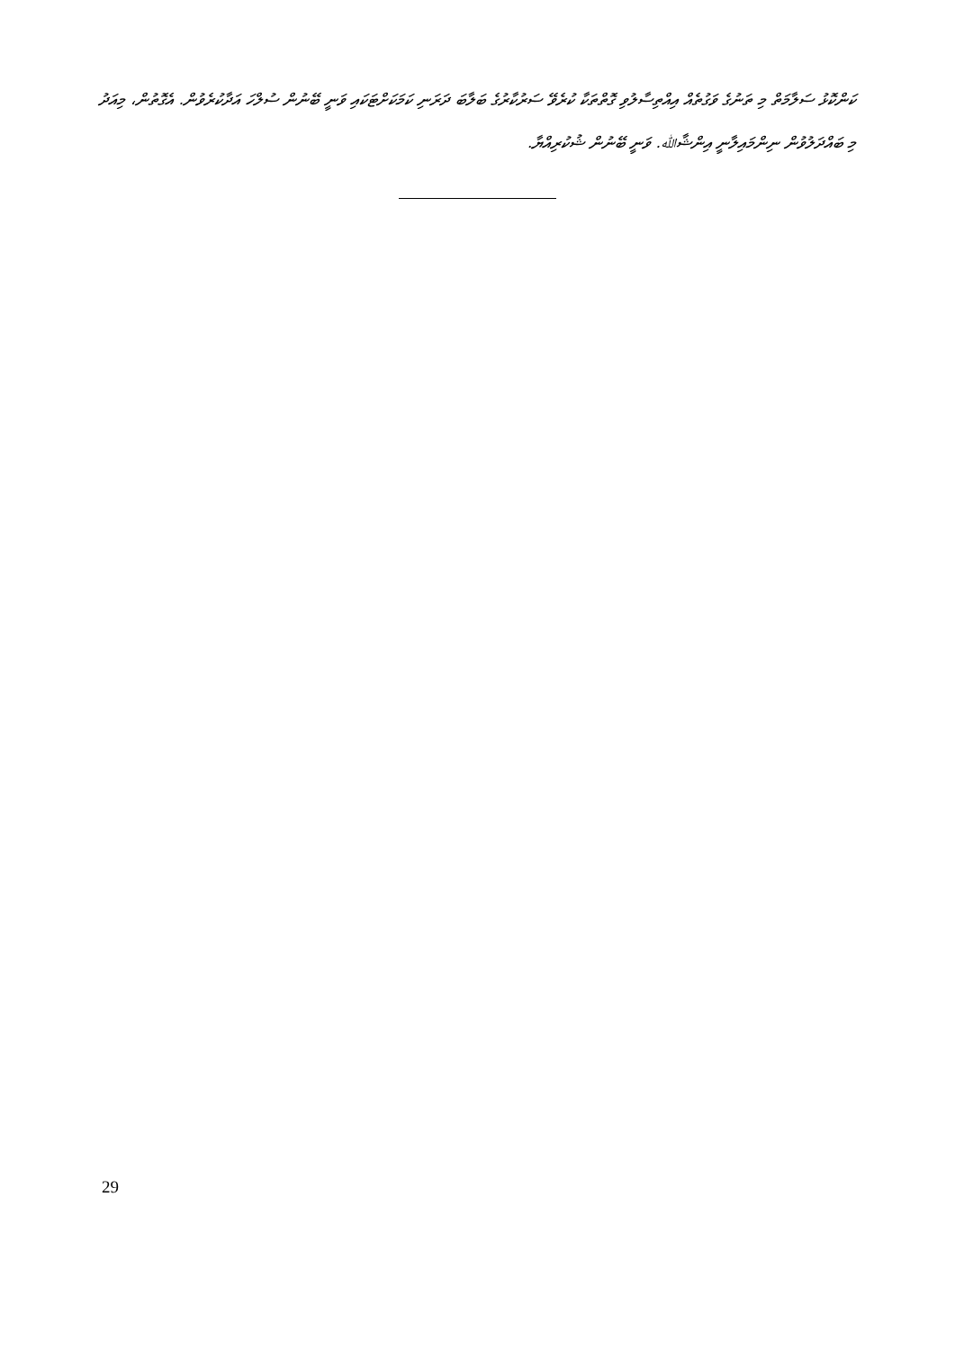ކަންކޮޅު ސަލާމަތް މި ތަނުގެ ވަގުތެއް އިއްތިސާލުވި ގޮތްތަކާ ކުރެވޭ ސަރުކާރުގެ ބަލާބަ ދަރަނި ކަމަކަށްޓަކައި ވަނީ ބޭނުން ސުލްހަ އަދާކުރެވުން. އެގޮތުން، މިއަދު މި ބައްދަލުވުން ނިންމައިލާނީ އިންޝާﷲ. ވަނީ ބޭނުން ޝުކުރިއްޔާ.
29